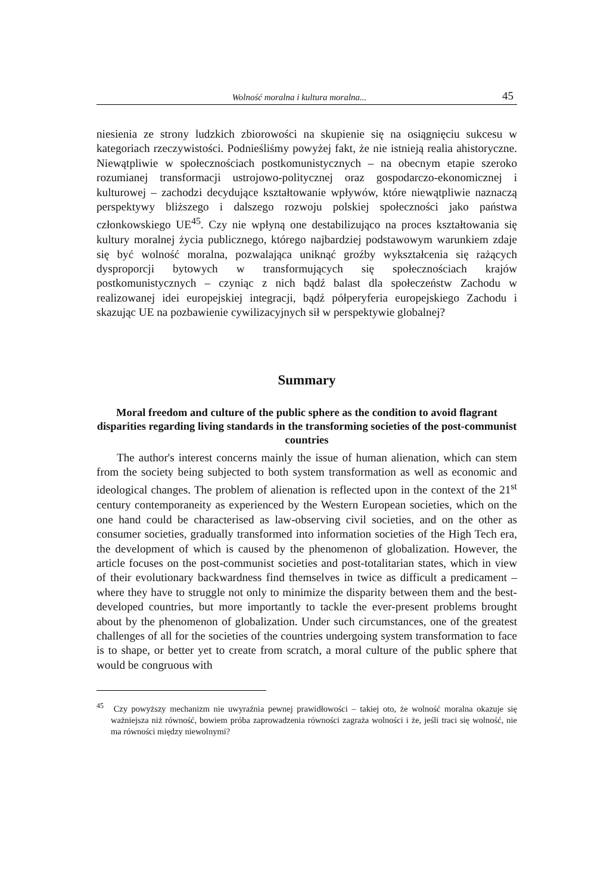Wolność moralna i kultura moralna... 45
niesienia ze strony ludzkich zbiorowości na skupienie się na osiągnięciu sukcesu w kategoriach rzeczywistości. Podnieśliśmy powyżej fakt, że nie istnieją realia ahistoryczne. Niewątpliwie w społecznościach postkomunistycznych – na obecnym etapie szeroko rozumianej transformacji ustrojowo-politycznej oraz gospodarczo-ekonomicznej i kulturowej – zachodzi decydujące kształtowanie wpływów, które niewątpliwie naznaczą perspektywy bliższego i dalszego rozwoju polskiej społeczności jako państwa członkowskiego UE<sup>45</sup>. Czy nie wpłyną one destabilizująco na proces kształtowania się kultury moralnej życia publicznego, którego najbardziej podstawowym warunkiem zdaje się być wolność moralna, pozwalająca uniknąć groźby wykształcenia się rażących dysproporcji bytowych w transformujących się społecznościach krajów postkomunistycznych – czyniąc z nich bądź balast dla społeczeństw Zachodu w realizowanej idei europejskiej integracji, bądź półperyferia europejskiego Zachodu i skazując UE na pozbawienie cywilizacyjnych sił w perspektywie globalnej?
Summary
Moral freedom and culture of the public sphere as the condition to avoid flagrant disparities regarding living standards in the transforming societies of the post-communist countries
The author's interest concerns mainly the issue of human alienation, which can stem from the society being subjected to both system transformation as well as economic and ideological changes. The problem of alienation is reflected upon in the context of the 21<sup>st</sup> century contemporaneity as experienced by the Western European societies, which on the one hand could be characterised as law-observing civil societies, and on the other as consumer societies, gradually transformed into information societies of the High Tech era, the development of which is caused by the phenomenon of globalization. However, the article focuses on the post-communist societies and post-totalitarian states, which in view of their evolutionary backwardness find themselves in twice as difficult a predicament – where they have to struggle not only to minimize the disparity between them and the best-developed countries, but more importantly to tackle the ever-present problems brought about by the phenomenon of globalization. Under such circumstances, one of the greatest challenges of all for the societies of the countries undergoing system transformation to face is to shape, or better yet to create from scratch, a moral culture of the public sphere that would be congruous with
<sup>45</sup> Czy powyższy mechanizm nie uwyraźnia pewnej prawidłowości – takiej oto, że wolność moralna okazuje się ważniejsza niż równość, bowiem próba zaprowadzenia równości zagraża wolności i że, jeśli traci się wolność, nie ma równości między niewolnymi?